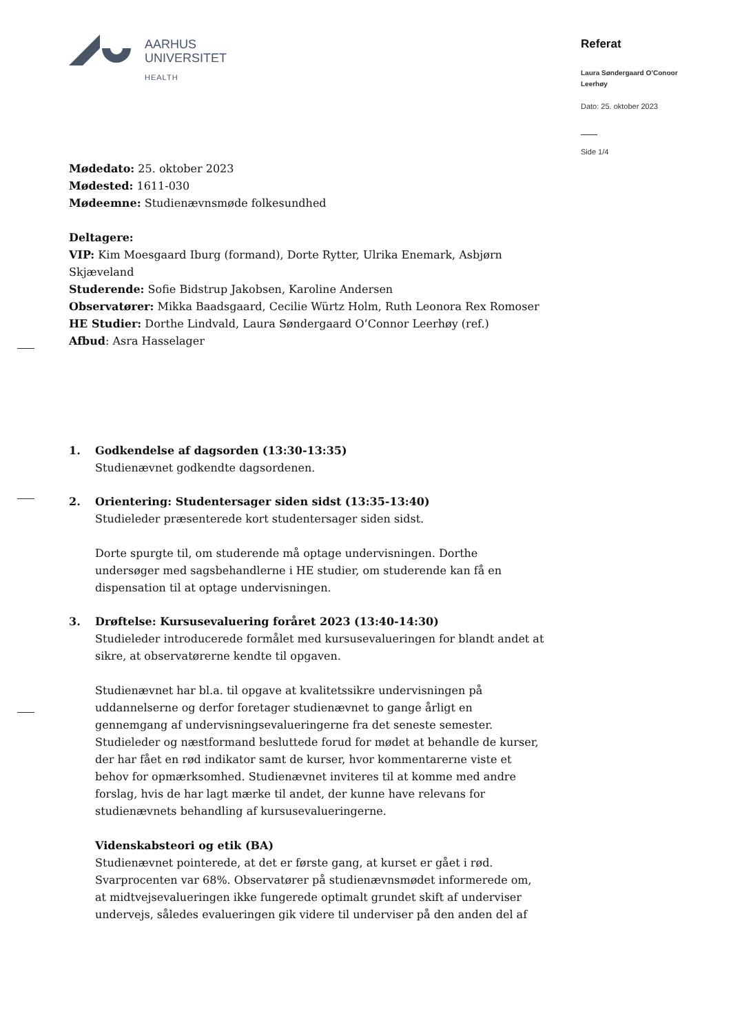AARHUS
UNIVERSITET
HEALTH
Referat
Laura Søndergaard O’Conoor Leerhøy
Dato: 25. oktober 2023
Side 1/4
Mødedato: 25. oktober 2023
Mødested: 1611-030
Mødeemne: Studienævnsmøde folkesundhed
Deltagere:
VIP: Kim Moesgaard Iburg (formand), Dorte Rytter, Ulrika Enemark, Asbjørn Skjæveland
Studerende: Sofie Bidstrup Jakobsen, Karoline Andersen
Observatører: Mikka Baadsgaard, Cecilie Würtz Holm, Ruth Leonora Rex Romoser
HE Studier: Dorthe Lindvald, Laura Søndergaard O’Connor Leerhøy (ref.)
Afbud: Asra Hasselager
1. Godkendelse af dagsorden (13:30-13:35)
Studienævnet godkendte dagsordenen.
2. Orientering: Studentersager siden sidst (13:35-13:40)
Studieleder præsenterede kort studentersager siden sidst.
Dorte spurgte til, om studerende må optage undervisningen. Dorthe undersøger med sagsbehandlerne i HE studier, om studerende kan få en dispensation til at optage undervisningen.
3. Drøftelse: Kursusevaluering foråret 2023 (13:40-14:30)
Studieleder introducerede formålet med kursusevalueringen for blandt andet at sikre, at observatørerne kendte til opgaven.
Studienævnet har bl.a. til opgave at kvalitetssikre undervisningen på uddannelserne og derfor foretager studienævnet to gange årligt en gennemgang af undervisningsevalueringerne fra det seneste semester. Studieleder og næstformand besluttede forud for mødet at behandle de kurser, der har fået en rød indikator samt de kurser, hvor kommentarerne viste et behov for opmærksomhed. Studienævnet inviteres til at komme med andre forslag, hvis de har lagt mærke til andet, der kunne have relevans for studienævnets behandling af kursusevalueringerne.
Videnskabsteori og etik (BA)
Studienævnet pointerede, at det er første gang, at kurset er gået i rød. Svarprocenten var 68%. Observatører på studienævnsmødet informerede om, at midtvejsevalueringen ikke fungerede optimalt grundet skift af underviser undervejs, således evalueringen gik videre til underviser på den anden del af